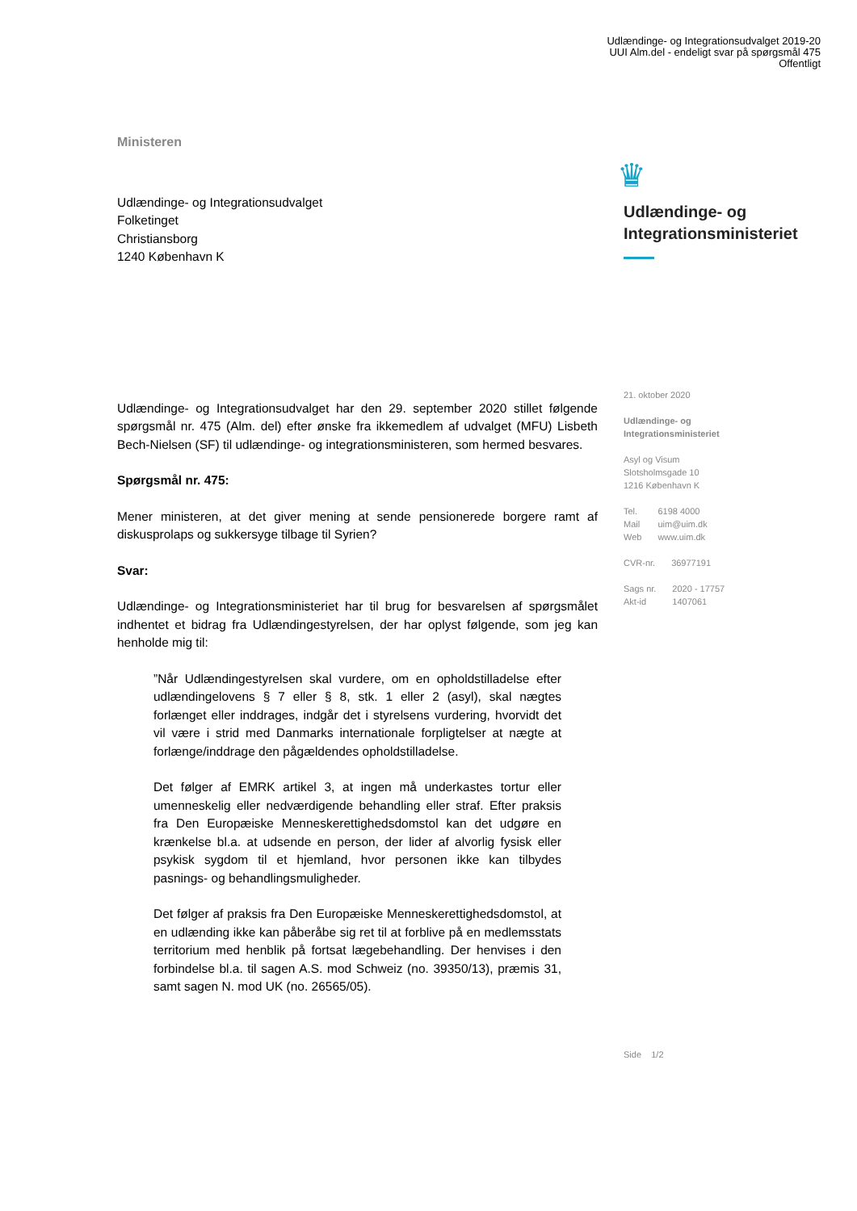Udlændinge- og Integrationsudvalget 2019-20
UUI Alm.del - endeligt svar på spørgsmål 475
Offentligt
Ministeren
Udlændinge- og Integrationsudvalget
Folketinget
Christiansborg
1240 København K
Udlændinge- og Integrationsudvalget har den 29. september 2020 stillet følgende spørgsmål nr. 475 (Alm. del) efter ønske fra ikkemedlem af udvalget (MFU) Lisbeth Bech-Nielsen (SF) til udlændinge- og integrationsministeren, som hermed besvares.
Spørgsmål nr. 475:
Mener ministeren, at det giver mening at sende pensionerede borgere ramt af diskusprolaps og sukkersyge tilbage til Syrien?
Svar:
Udlændinge- og Integrationsministeriet har til brug for besvarelsen af spørgsmålet indhentet et bidrag fra Udlændingestyrelsen, der har oplyst følgende, som jeg kan henholde mig til:
”Når Udlændingestyrelsen skal vurdere, om en opholdstilladelse efter udlændingelovens § 7 eller § 8, stk. 1 eller 2 (asyl), skal nægtes forlænget eller inddrages, indgår det i styrelsens vurdering, hvorvidt det vil være i strid med Danmarks internationale forpligtelser at nægte at forlænge/inddrage den pågældendes opholdstilladelse.
Det følger af EMRK artikel 3, at ingen må underkastes tortur eller umenneskelig eller nedværdigende behandling eller straf. Efter praksis fra Den Europæiske Menneskerettighedsdomstol kan det udgøre en krænkelse bl.a. at udsende en person, der lider af alvorlig fysisk eller psykisk sygdom til et hjemland, hvor personen ikke kan tilbydes pasnings- og behandlingsmuligheder.
Det følger af praksis fra Den Europæiske Menneskerettighedsdomstol, at en udlænding ikke kan påberåbe sig ret til at forblive på en medlemsstats territorium med henblik på fortsat lægebehandling. Der henvises i den forbindelse bl.a. til sagen A.S. mod Schweiz (no. 39350/13), præmis 31, samt sagen N. mod UK (no. 26565/05).
♛
Udlændinge- og
Integrationsministeriet
21. oktober 2020
Udlændinge- og
Integrationsministeriet
Asyl og Visum
Slotsholmsgade 10
1216 København K
| Tel. | 6198 4000 |
| Mail | uim@uim.dk |
| Web | www.uim.dk |
| CVR-nr. | 36977191 |
| Sags nr. | 2020 - 17757 |
| Akt-id | 1407061 |
Side 1/2